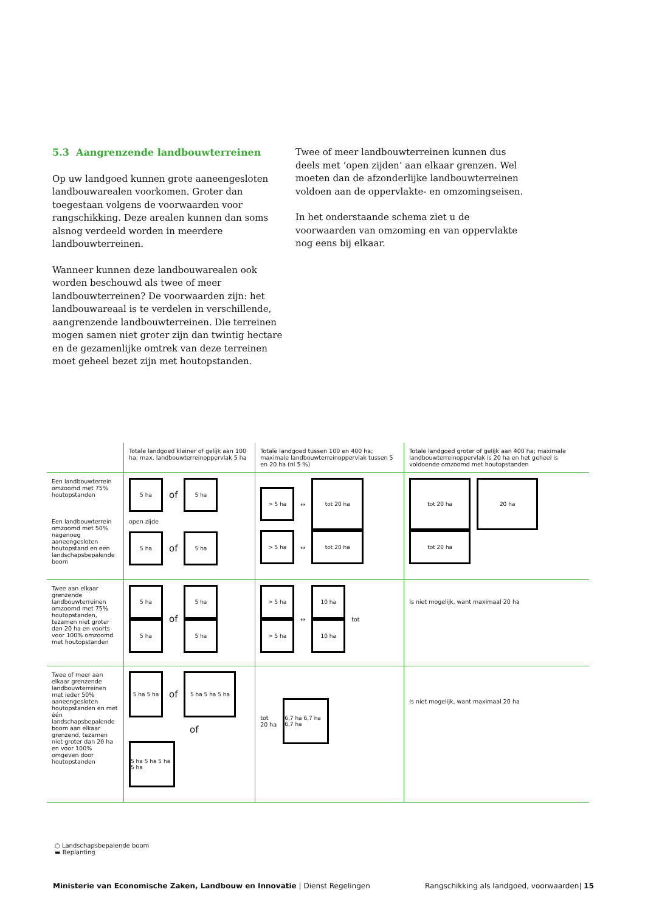5.3 Aangrenzende landbouwterreinen
Op uw landgoed kunnen grote aaneengesloten landbouw­arealen voorkomen. Groter dan toegestaan volgens de voor­waarden voor rangschikking. Deze arealen kunnen dan soms alsnog verdeeld worden in meerdere landbouwterreinen.
Wanneer kunnen deze landbouwarealen ook worden beschouwd als twee of meer landbouwterreinen? De voorwaarden zijn: het landbouwareaal is te verdelen in verschillende, aangrenzende landbouwterreinen. Die terreinen mogen samen niet groter zijn dan twintig hectare en de gezamenlijke omtrek van deze terreinen moet geheel bezet zijn met houtopstanden.
Twee of meer landbouwterreinen kunnen dus deels met ‘open zijden’ aan elkaar grenzen. Wel moeten dan de afzonderlijke landbouwterreinen voldoen aan de oppervlakte- en omzomingseisen.
In het onderstaande schema ziet u de voorwaarden van omzoming en van oppervlakte nog eens bij elkaar.
| | Totale landgoed kleiner of gelijk aan 100 ha; max. landbouwterreinoppervlak 5 ha | Totale landgoed tussen 100 en 400 ha; maximale landbouwterreinoppervlak tussen 5 en 20 ha (nl 5 %) | Totale landgoed groter of gelijk aan 400 ha; maximale landbouwterreinoppervlak is 20 ha en het geheel is voldoende omzoomd met houtopstanden |
| --- | --- | --- | --- |
| Een landbouwterrein omzoomd met 75% houtopstanden Een landbouwterrein omzoomd met 50% nagenoeg aaneengesloten houtopstand en een landschapsbepalende boom | 5 ha of 5 ha open zijde 5 ha of 5 ha | > 5 ha ↔ tot 20 ha > 5 ha ↔ tot 20 ha | tot 20 ha 20 ha tot 20 ha |
| Twee aan elkaar grenzende landbouwterreinen omzoomd met 75% houtopstanden, tezamen niet groter dan 20 ha en voorts voor 100% omzoomd met houtopstanden | 5 ha 5 ha of 5 ha 5 ha | > 5 ha > 5 ha ↔ 10 ha 10 ha tot | Is niet mogelijk, want maximaal 20 ha |
| Twee of meer aan elkaar grenzende landbouwterreinen met ieder 50% aaneengesloten houtopstanden en met één landschapsbepalende boom aan elkaar grenzend, tezamen niet groter dan 20 ha en voor 100% omgeven door houtopstanden | 5 ha 5 ha of 5 ha 5 ha 5 ha of 5 ha 5 ha 5 ha 5 ha | tot 20 ha 6,7 ha 6,7 ha 6,7 ha | Is niet mogelijk, want maximaal 20 ha |
○ Landschapsbepalende boom
▬ Beplanting
Ministerie van Economische Zaken, Landbouw en Innovatie | Dienst Regelingen Rangschikking als landgoed, voorwaarden| 15